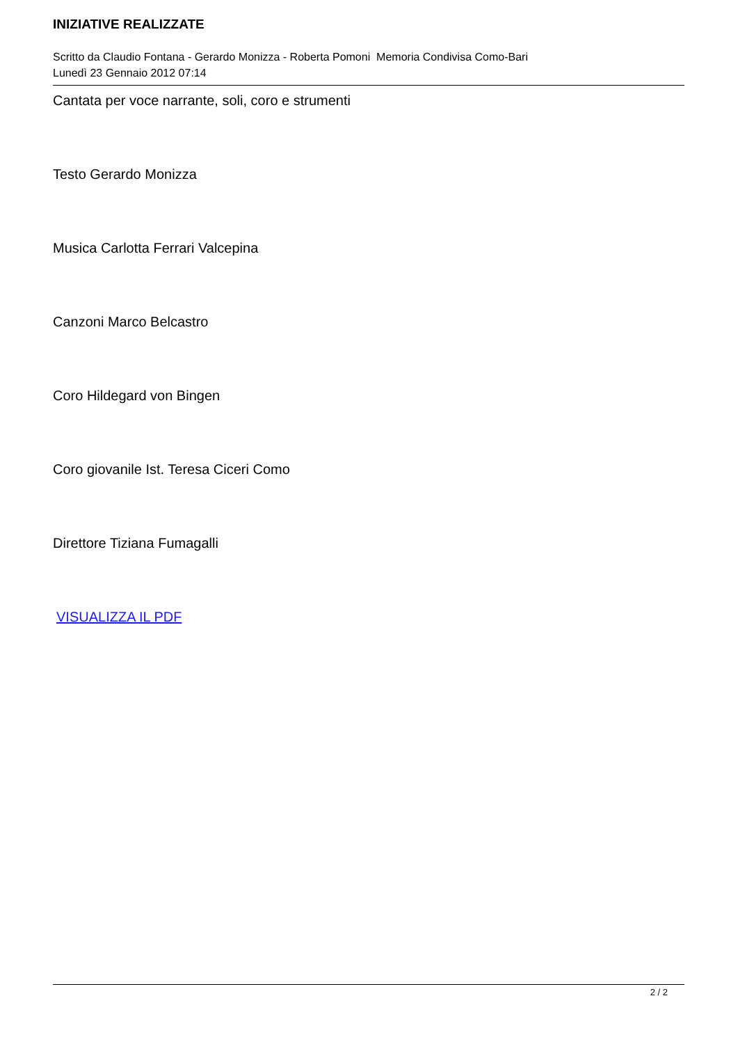INIZIATIVE REALIZZATE
Scritto da Claudio Fontana - Gerardo Monizza - Roberta Pomoni Memoria Condivisa Como-Bari
Lunedì 23 Gennaio 2012 07:14
Cantata per voce narrante, soli, coro e strumenti
Testo Gerardo Monizza
Musica Carlotta Ferrari Valcepina
Canzoni Marco Belcastro
Coro Hildegard von Bingen
Coro giovanile Ist. Teresa Ciceri Como
Direttore Tiziana Fumagalli
VISUALIZZA IL PDF
2 / 2